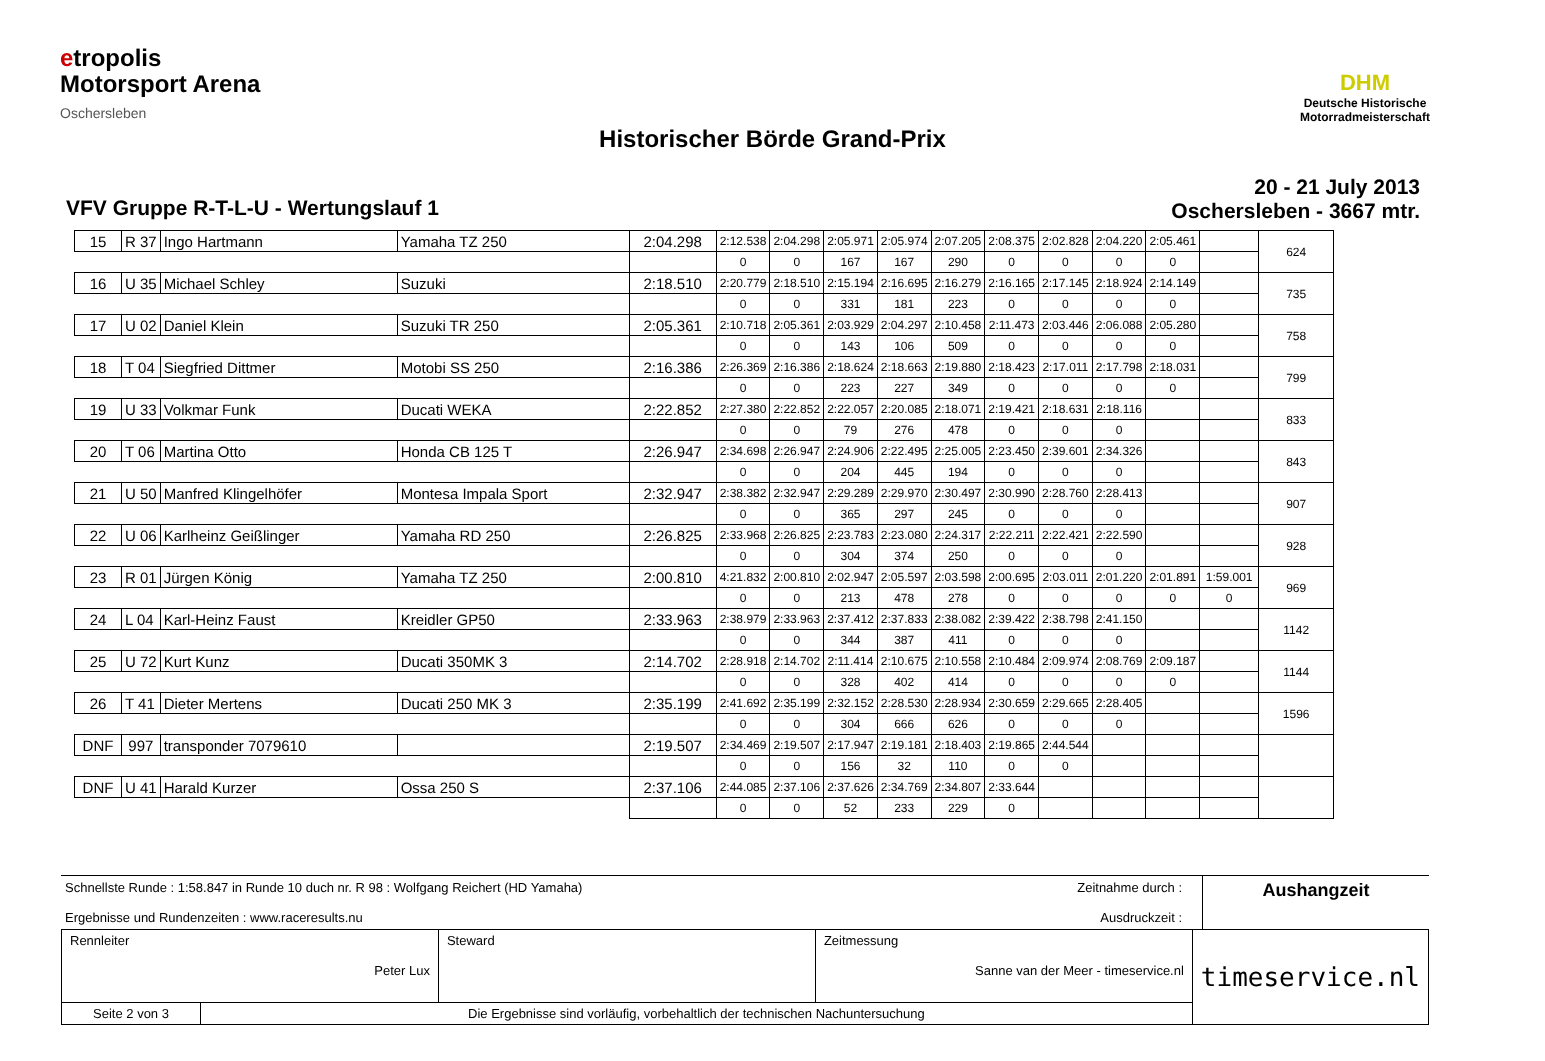etropolis
Motorsport Arena
Oschersleben
DHM
Deutsche Historische
Motorradmeisterschaft
Historischer Börde Grand-Prix
20 - 21 July 2013
Oschersleben - 3667 mtr.
VFV Gruppe R-T-L-U - Wertungslauf 1
| 15 | R 37 | Ingo Hartmann | Yamaha TZ 250 | 2:04.298 | 2:12.538 | 2:04.298 | 2:05.971 | 2:05.974 | 2:07.205 | 2:08.375 | 2:02.828 | 2:04.220 | 2:05.461 | | 624 |
| | | | | | 0 | 0 | 167 | 167 | 290 | 0 | 0 | 0 | 0 | | |
| 16 | U 35 | Michael Schley | Suzuki | 2:18.510 | 2:20.779 | 2:18.510 | 2:15.194 | 2:16.695 | 2:16.279 | 2:16.165 | 2:17.145 | 2:18.924 | 2:14.149 | | 735 |
| | | | | | 0 | 0 | 331 | 181 | 223 | 0 | 0 | 0 | 0 | | |
| 17 | U 02 | Daniel Klein | Suzuki TR 250 | 2:05.361 | 2:10.718 | 2:05.361 | 2:03.929 | 2:04.297 | 2:10.458 | 2:11.473 | 2:03.446 | 2:06.088 | 2:05.280 | | 758 |
| | | | | | 0 | 0 | 143 | 106 | 509 | 0 | 0 | 0 | 0 | | |
| 18 | T 04 | Siegfried Dittmer | Motobi SS 250 | 2:16.386 | 2:26.369 | 2:16.386 | 2:18.624 | 2:18.663 | 2:19.880 | 2:18.423 | 2:17.011 | 2:17.798 | 2:18.031 | | 799 |
| | | | | | 0 | 0 | 223 | 227 | 349 | 0 | 0 | 0 | 0 | | |
| 19 | U 33 | Volkmar Funk | Ducati WEKA | 2:22.852 | 2:27.380 | 2:22.852 | 2:22.057 | 2:20.085 | 2:18.071 | 2:19.421 | 2:18.631 | 2:18.116 | | | 833 |
| | | | | | 0 | 0 | 79 | 276 | 478 | 0 | 0 | 0 | | | |
| 20 | T 06 | Martina Otto | Honda CB 125 T | 2:26.947 | 2:34.698 | 2:26.947 | 2:24.906 | 2:22.495 | 2:25.005 | 2:23.450 | 2:39.601 | 2:34.326 | | | 843 |
| | | | | | 0 | 0 | 204 | 445 | 194 | 0 | 0 | 0 | | | |
| 21 | U 50 | Manfred Klingelhöfer | Montesa Impala Sport | 2:32.947 | 2:38.382 | 2:32.947 | 2:29.289 | 2:29.970 | 2:30.497 | 2:30.990 | 2:28.760 | 2:28.413 | | | 907 |
| | | | | | 0 | 0 | 365 | 297 | 245 | 0 | 0 | 0 | | | |
| 22 | U 06 | Karlheinz Geißlinger | Yamaha RD 250 | 2:26.825 | 2:33.968 | 2:26.825 | 2:23.783 | 2:23.080 | 2:24.317 | 2:22.211 | 2:22.421 | 2:22.590 | | | 928 |
| | | | | | 0 | 0 | 304 | 374 | 250 | 0 | 0 | 0 | | | |
| 23 | R 01 | Jürgen König | Yamaha TZ 250 | 2:00.810 | 4:21.832 | 2:00.810 | 2:02.947 | 2:05.597 | 2:03.598 | 2:00.695 | 2:03.011 | 2:01.220 | 2:01.891 | 1:59.001 | 969 |
| | | | | | 0 | 0 | 213 | 478 | 278 | 0 | 0 | 0 | 0 | 0 | |
| 24 | L 04 | Karl-Heinz Faust | Kreidler GP50 | 2:33.963 | 2:38.979 | 2:33.963 | 2:37.412 | 2:37.833 | 2:38.082 | 2:39.422 | 2:38.798 | 2:41.150 | | | 1142 |
| | | | | | 0 | 0 | 344 | 387 | 411 | 0 | 0 | 0 | | | |
| 25 | U 72 | Kurt Kunz | Ducati 350MK 3 | 2:14.702 | 2:28.918 | 2:14.702 | 2:11.414 | 2:10.675 | 2:10.558 | 2:10.484 | 2:09.974 | 2:08.769 | 2:09.187 | | 1144 |
| | | | | | 0 | 0 | 328 | 402 | 414 | 0 | 0 | 0 | 0 | | |
| 26 | T 41 | Dieter Mertens | Ducati 250 MK 3 | 2:35.199 | 2:41.692 | 2:35.199 | 2:32.152 | 2:28.530 | 2:28.934 | 2:30.659 | 2:29.665 | 2:28.405 | | | 1596 |
| | | | | | 0 | 0 | 304 | 666 | 626 | 0 | 0 | 0 | | | |
| DNF | 997 | transponder 7079610 | | 2:19.507 | 2:34.469 | 2:19.507 | 2:17.947 | 2:19.181 | 2:18.403 | 2:19.865 | 2:44.544 | | | | |
| | | | | | 0 | 0 | 156 | 32 | 110 | 0 | 0 | | | | |
| DNF | U 41 | Harald Kurzer | Ossa 250 S | 2:37.106 | 2:44.085 | 2:37.106 | 2:37.626 | 2:34.769 | 2:34.807 | 2:33.644 | | | | | |
| | | | | | 0 | 0 | 52 | 233 | 229 | 0 | | | | | |
Schnellste Runde : 1:58.847 in Runde 10 duch nr. R 98 : Wolfgang Reichert (HD Yamaha)
Ergebnisse und Rundenzeiten : www.raceresults.nu
Zeitnahme durch :
Ausdruckzeit :
Aushangzeit
| Rennleiter Peter Lux | Steward | Zeitmessung Sanne van der Meer - timeservice.nl | timeservice.nl |
| Seite 2 von 3 Die Ergebnisse sind vorläufig, vorbehaltlich der technischen Nachuntersuchung | | | |